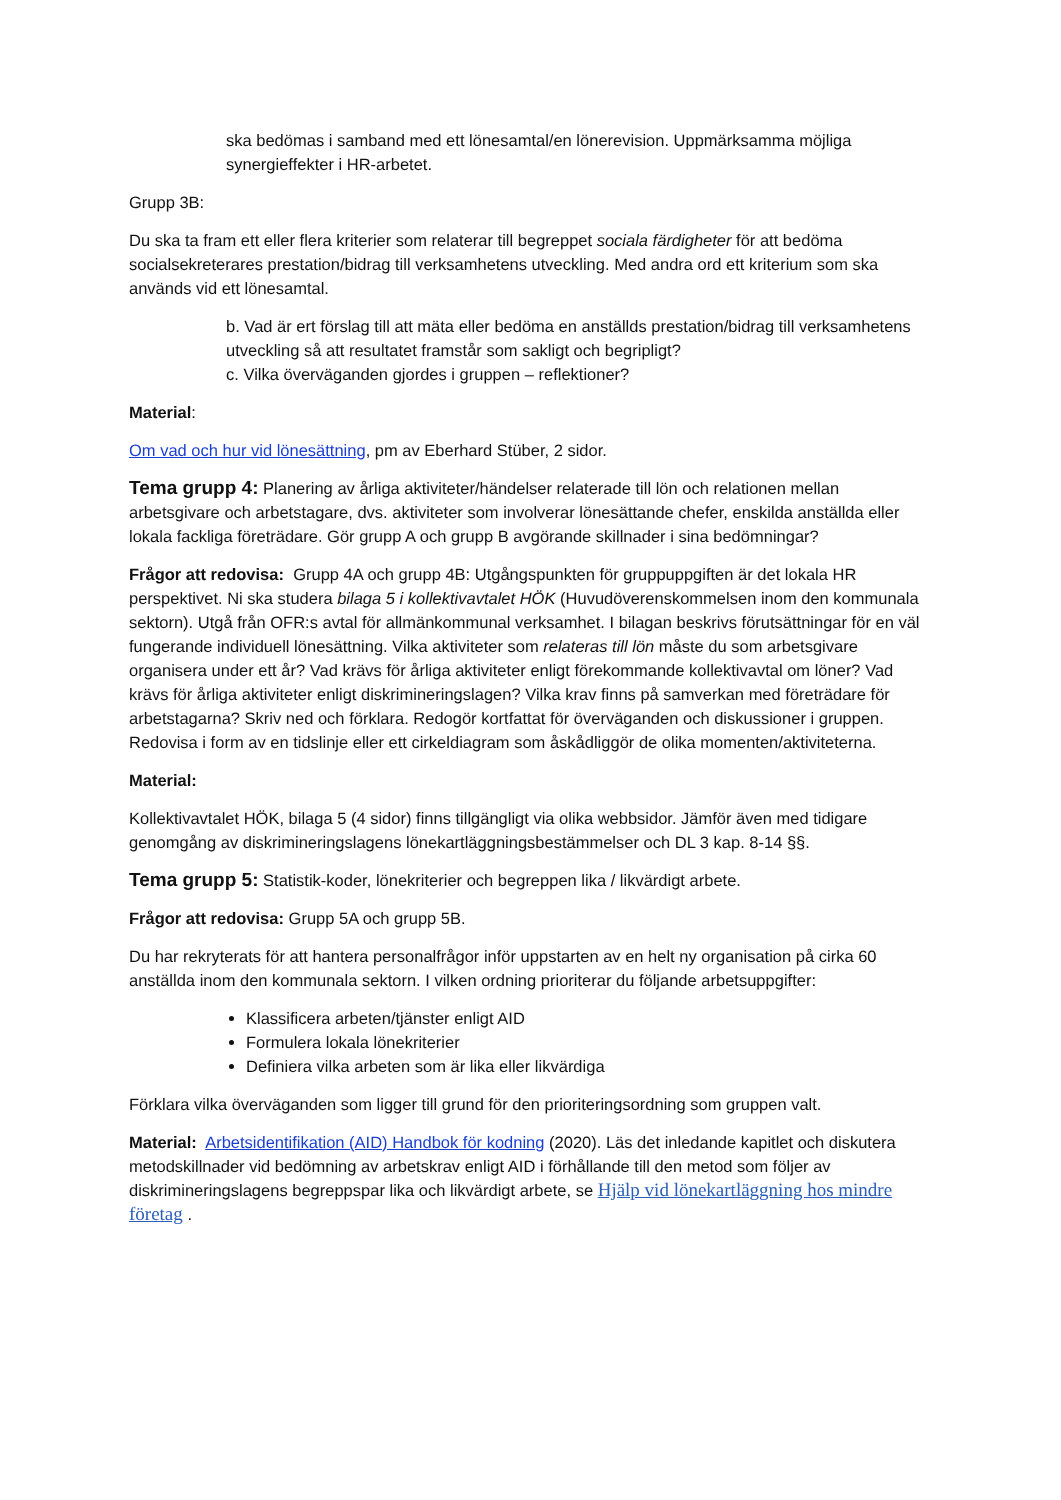ska bedömas i samband med ett lönesamtal/en lönerevision. Uppmärksamma möjliga synergieffekter i HR-arbetet.
Grupp 3B:
Du ska ta fram ett eller flera kriterier som relaterar till begreppet sociala färdigheter för att bedöma socialsekreterares prestation/bidrag till verksamhetens utveckling. Med andra ord ett kriterium som ska används vid ett lönesamtal.
b. Vad är ert förslag till att mäta eller bedöma en anställds prestation/bidrag till verksamhetens utveckling så att resultatet framstår som sakligt och begripligt?
c. Vilka överväganden gjordes i gruppen – reflektioner?
Material:
Om vad och hur vid lönesättning, pm av Eberhard Stüber, 2 sidor.
Tema grupp 4: Planering av årliga aktiviteter/händelser relaterade till lön och relationen mellan arbetsgivare och arbetstagare, dvs. aktiviteter som involverar lönesättande chefer, enskilda anställda eller lokala fackliga företrädare. Gör grupp A och grupp B avgörande skillnader i sina bedömningar?
Frågor att redovisa: Grupp 4A och grupp 4B: Utgångspunkten för gruppuppgiften är det lokala HR perspektivet. Ni ska studera bilaga 5 i kollektivavtalet HÖK (Huvudöverenskommelsen inom den kommunala sektorn). Utgå från OFR:s avtal för allmänkommunal verksamhet. I bilagan beskrivs förutsättningar för en väl fungerande individuell lönesättning. Vilka aktiviteter som relateras till lön måste du som arbetsgivare organisera under ett år? Vad krävs för årliga aktiviteter enligt förekommande kollektivavtal om löner? Vad krävs för årliga aktiviteter enligt diskrimineringslagen? Vilka krav finns på samverkan med företrädare för arbetstagarna? Skriv ned och förklara. Redogör kortfattat för överväganden och diskussioner i gruppen. Redovisa i form av en tidslinje eller ett cirkeldiagram som åskådliggör de olika momenten/aktiviteterna.
Material:
Kollektivavtalet HÖK, bilaga 5 (4 sidor) finns tillgängligt via olika webbsidor. Jämför även med tidigare genomgång av diskrimineringslagens lönekartläggningsbestämmelser och DL 3 kap. 8-14 §§.
Tema grupp 5: Statistik-koder, lönekriterier och begreppen lika / likvärdigt arbete.
Frågor att redovisa: Grupp 5A och grupp 5B.
Du har rekryterats för att hantera personalfrågor inför uppstarten av en helt ny organisation på cirka 60 anställda inom den kommunala sektorn. I vilken ordning prioriterar du följande arbetsuppgifter:
Klassificera arbeten/tjänster enligt AID
Formulera lokala lönekriterier
Definiera vilka arbeten som är lika eller likvärdiga
Förklara vilka överväganden som ligger till grund för den prioriteringsordning som gruppen valt.
Material: Arbetsidentifikation (AID) Handbok för kodning (2020). Läs det inledande kapitlet och diskutera metodskillnader vid bedömning av arbetskrav enligt AID i förhållande till den metod som följer av diskrimineringslagens begreppspar lika och likvärdigt arbete, se Hjälp vid lönekartläggning hos mindre företag .